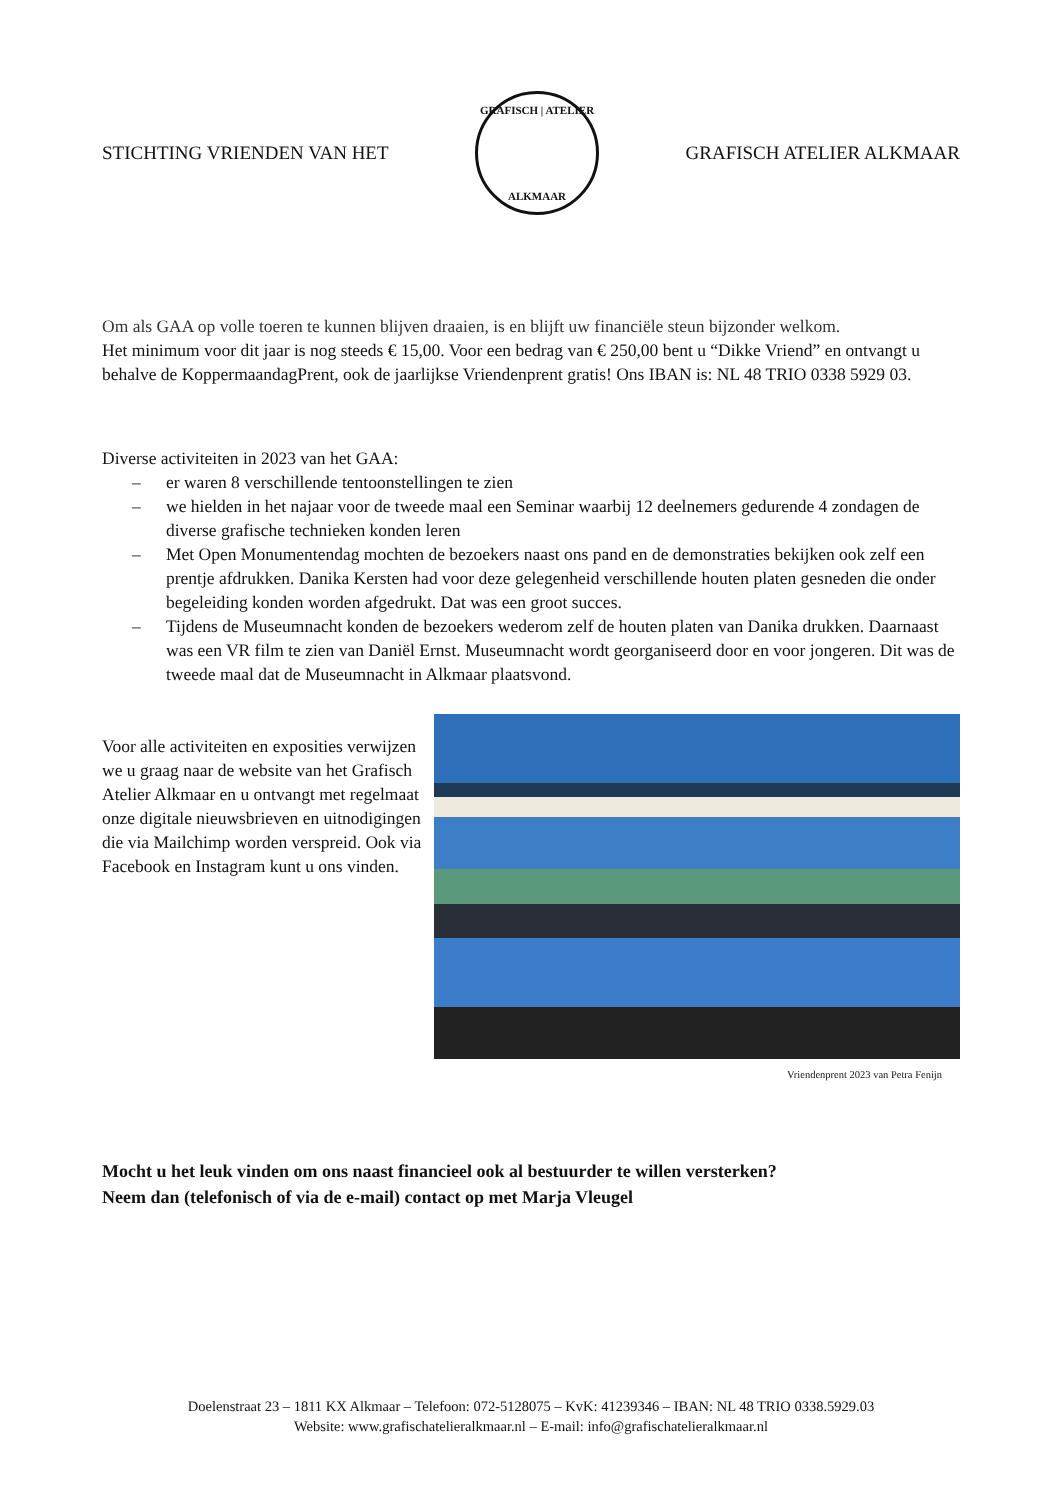STICHTING VRIENDEN VAN HET
GRAFISCH | ATELIER
ALKMAAR
GRAFISCH ATELIER ALKMAAR
Om als GAA op volle toeren te kunnen blijven draaien, is en blijft uw financiële steun bijzonder welkom.
Het minimum voor dit jaar is nog steeds € 15,00. Voor een bedrag van € 250,00 bent u “Dikke Vriend” en ontvangt u behalve de KoppermaandagPrent, ook de jaarlijkse Vriendenprent gratis! Ons IBAN is: NL 48 TRIO 0338 5929 03.
Diverse activiteiten in 2023 van het GAA:
– er waren 8 verschillende tentoonstellingen te zien
– we hielden in het najaar voor de tweede maal een Seminar waarbij 12 deelnemers gedurende 4 zondagen de diverse grafische technieken konden leren
– Met Open Monumentendag mochten de bezoekers naast ons pand en de demonstraties bekijken ook zelf een prentje afdrukken. Danika Kersten had voor deze gelegenheid verschillende houten platen gesneden die onder begeleiding konden worden afgedrukt. Dat was een groot succes.
– Tijdens de Museumnacht konden de bezoekers wederom zelf de houten platen van Danika drukken. Daarnaast was een VR film te zien van Daniël Ernst. Museumnacht wordt georganiseerd door en voor jongeren. Dit was de tweede maal dat de Museumnacht in Alkmaar plaatsvond.
Voor alle activiteiten en exposities verwijzen we u graag naar de website van het Grafisch Atelier Alkmaar en u ontvangt met regelmaat onze digitale nieuwsbrieven en uitnodigingen die via Mailchimp worden verspreid. Ook via Facebook en Instagram kunt u ons vinden.
Vriendenprent 2023 van Petra Fenijn
Mocht u het leuk vinden om ons naast financieel ook al bestuurder te willen versterken?
Neem dan (telefonisch of via de e-mail) contact op met Marja Vleugel
Doelenstraat 23 – 1811 KX Alkmaar – Telefoon: 072-5128075 – KvK: 41239346 – IBAN: NL 48 TRIO 0338.5929.03
Website: www.grafischatelieralkmaar.nl – E-mail: info@grafischatelieralkmaar.nl